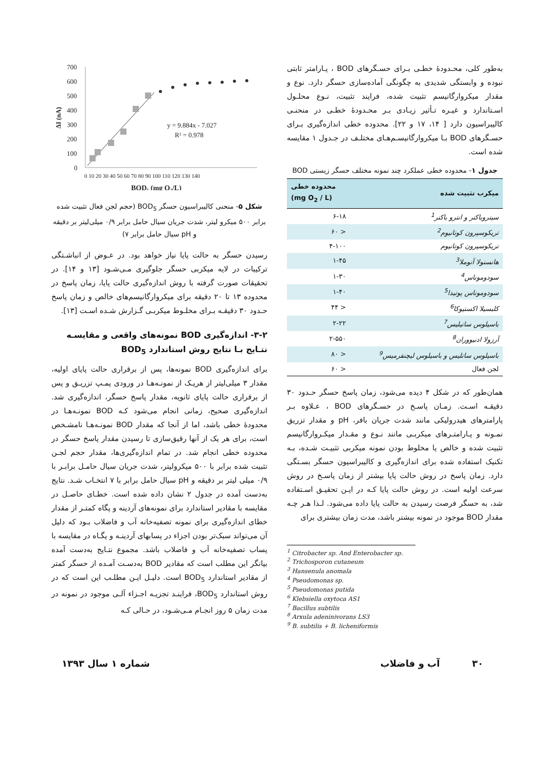به‌طور کلی، محـدودهٔ خطـی بـرای حسـگرهای BOD ، پـارامتر ثابتی نبوده و وابستگی شدیدی به چگونگی آماده‌سازی حسگر دارد. نوع و مقدار میکروارگانیسم تثبیت شده، فرایند تثبیت، نـوع محلـول اسـتاندارد و غیـره تـأثیر زیـادی بـر محـدودهٔ خطـی در منحنـی کالیبراسیون دارد [ ۱۴، ۱۷ و ۲۲]. محدوده خطی اندازه‌گیری بـرای حسـگرهای BOD بـا میکروارگانیسـم‌هـای مختلـف در جـدول ۱ مقایسه شده است.
جدول ۱- محدوده خطی عملکرد چند نمونه مختلف حسگر زیستی BOD
| میکرب تثبیت شده | محدوده خطی (mg O<sub>2</sub> / L) |
| --- | --- |
| سیتروباکتر و انترو باکتر<sup>1</sup> | ۶-۱۸ |
| تریکوسپرون کوتانیوم<sup>2</sup> | < ۶۰ |
| تریکوسپرون کوتانیوم | ۴-۱۰۰ |
| هانسنولا آنوملا<sup>3</sup> | ۱-۴۵ |
| سودوموناس<sup>4</sup> | ۱-۳۰ |
| سودوموناس پوتیدا<sup>5</sup> | ۱-۴۰ |
| کلبسیلا اکستیوکا<sup>6</sup> | < ۴۴ |
| باسیلوس ساتیلیس<sup>7</sup> | ۲-۲۲ |
| آرزولا ادنیووران<sup>8</sup> | ۲-۵۵۰ |
| باسیلوس ساتلیس و باسیلوس لیچنفرمیس<sup>9</sup> | < ۸۰ |
| لجن فعال | < ۶۰ |
همان‌طور که در شکل ۴ دیده می‌شود، زمان پاسخ حسگر حـدود ۳۰ دقیقـه اسـت. زمـان پاسـخ در حسـگرهای BOD ، عـلاوه بـر پارامترهای هیدرولیکی مانند شدت جریان بافر، pH و مقدار تزریق نمـونه و پـارامتـرهای میکربـی مانند نـوع و مقـدار میکـروارگانیسم تثبیت شده و خالص یا مخلوط بودن نمونه میکربی تثبیـت شـده، بـه تکنیک استفاده شده برای اندازه‌گیری و کالیبراسیون حسگر بسـتگی دارد. زمان پاسخ در روش حالت پایا بیشتر از زمان پاسـخ در روش سرعت اولیه است. در روش حالت پایا کـه در ایـن تحقیـق اسـتفاده شد، به حسگر فرصت رسیدن به حالت پایا داده می‌شود. لـذا هـر چـه مقدار BOD موجود در نمونه بیشتر باشد، مدت زمان بیشتری برای
<sup>1</sup> Citrobacter sp. And Enterobacter sp.
<sup>2</sup> Trichosporon cutaneum
<sup>3</sup> Hansenula anomala
<sup>4</sup> Pseudomonas sp.
<sup>5</sup> Pseudomonas putida
<sup>6</sup> Klebsiella oxytoca AS1
<sup>7</sup> Bacillus subtilis
<sup>8</sup> Arxula adeninivorans LS3
<sup>9</sup> B. subtilis + B. licheniformis
700
600
500
400
300
200
100
0
ΔI (nA)
y = 9.884x - 7.027
R² = 0.978
0 10 20 30 40 50 60 70 80 90 100 110 120 130 140
BOD₅ (mg O₂/L)
شکل ۵- منحنی کالیبراسیون حسگر BOD<sub>5</sub> (حجم لجن فعال تثبیت شده برابر ۵۰۰ میکرو لیتر، شدت جریان سیال حامل برابر ۰/۹ میلی‌لیتر بر دقیقه و pH سیال حامل برابر ۷)
رسیدن حسگر به حالت پایا نیاز خواهد بود. در عـوض از انباشـتگی ترکیبات در لایه میکربی حسگر جلوگیری مـی‌شـود [۱۳ و ۱۴]. در تحقیقات صورت گرفته با روش اندازه‌گیری حالت پایا، زمان پاسخ در محدوده ۱۳ تا ۲۰ دقیقه برای میکروارگانیسم‌های خالص و زمان پاسخ حـدود ۳۰ دقیقـه بـرای مخلـوط میکربـی گـزارش شـده اسـت [۱۳].
۳-۲- اندازه‌گیری BOD نمونه‌های واقعی و مقایسـه نتـایج بـا نتایج روش استاندارد BOD<sub>5</sub>
برای اندازه‌گیری BOD نمونه‌ها، پس از برقراری حالت پایای اولیه، مقدار ۳ میلی‌لیتر از هریـک از نمونـه‌هـا در ورودی پمـپ تزریـق و پس از برقراری حالت پایای ثانویه، مقدار پاسخ حسگر، اندازه‌گیری شد. اندازه‌گیری صحیح، زمانی انجام می‌شود کـه BOD نمونـه‌هـا در محدودهٔ خطی باشد، اما از آنجا که مقدار BOD نمونـه‌هـا نامشـخص است، برای هر یک از آنها رقیق‌سازی تا رسیدن مقدار پاسخ حسگر در محدوده خطی انجام شد. در تمام اندازه‌گیری‌ها، مقدار حجم لجـن تثبیت شده برابر با ۵۰۰ میکرولیتر، شدت جریان سیال حامـل برابـر با ۰/۹ میلی لیتر بر دقیقه و pH سیال حامل برابر با ۷ انتخـاب شـد. نتایج به‌دست آمده در جدول ۲ نشان داده شده است. خطـای حاصـل در مقایسه با مقادیر استاندارد برای نمونه‌های آردینه و پگاه کمتـر از مقدار خطای اندازه‌گیری برای نمونه تصفیه‌خانه آب و فاضلاب بـود که دلیل آن می‌تواند سبک‌تر بودن اجزاء در پسابهای آردینـه و پگـاه در مقایسه با پساب تصفیه‌خانه آب و فاضلاب باشد. مجموع نتـایج به‌دست آمده بیانگر این مطلب است که مقادیر BOD به‌دسـت آمـده از حسگر کمتر از مقادیر استاندارد BOD<sub>5</sub> است. دلیـل ایـن مطلـب این است که در روش استاندارد BOD<sub>5</sub>، فراینـد تجزیـه اجـزاء آلـی موجود در نمونه در مدت زمان ۵ روز انجـام مـی‌شـود، در حـالی کـه
۳۰ آب و فاضلاب شماره ۱ سال ۱۳۹۳